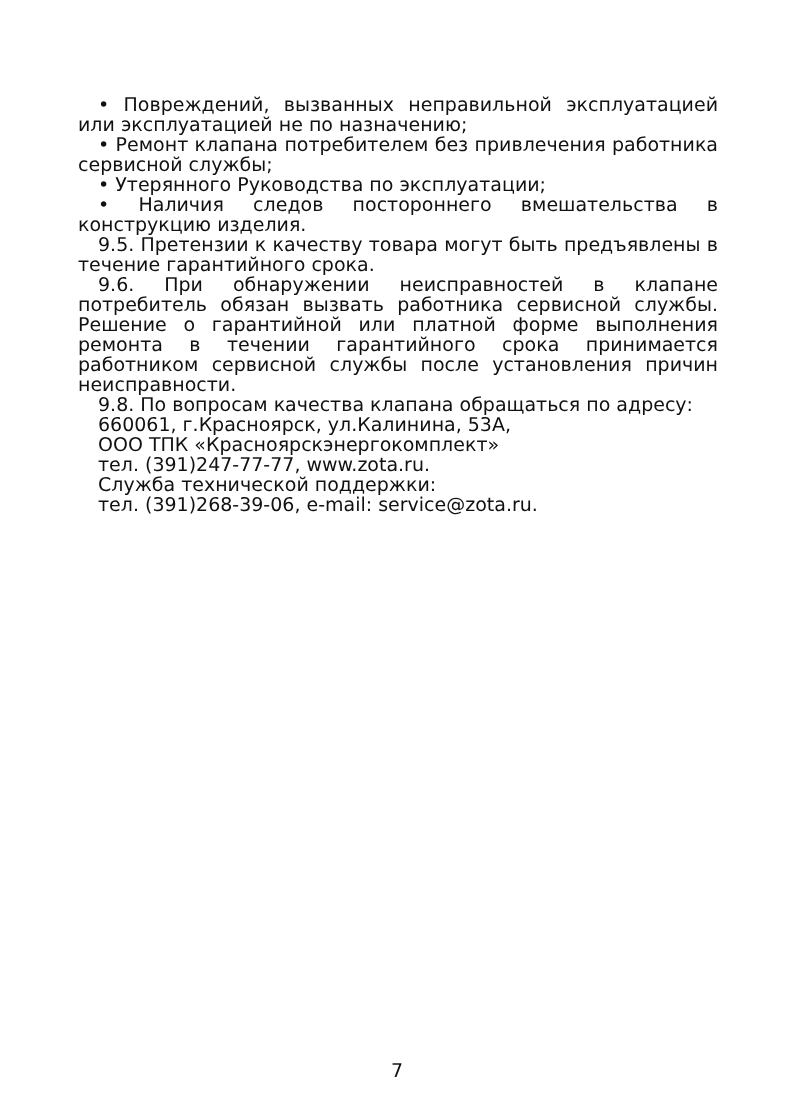• Повреждений, вызванных неправильной эксплуатацией или эксплуатацией не по назначению;
• Ремонт клапана потребителем без привлечения работника сервисной службы;
• Утерянного Руководства по эксплуатации;
• Наличия следов постороннего вмешательства в конструкцию изделия.
9.5. Претензии к качеству товара могут быть предъявлены в течение гарантийного срока.
9.6. При обнаружении неисправностей в клапане потребитель обязан вызвать работника сервисной службы. Решение о гарантийной или платной форме выполнения ремонта в течении гарантийного срока принимается работником сервисной службы после установления причин неисправности.
9.8. По вопросам качества клапана обращаться по адресу:
660061, г.Красноярск, ул.Калинина, 53А,
ООО ТПК «Красноярскэнергокомплект»
тел. (391)247-77-77, www.zota.ru.
Служба технической поддержки:
тел. (391)268-39-06, e-mail: service@zota.ru.
7